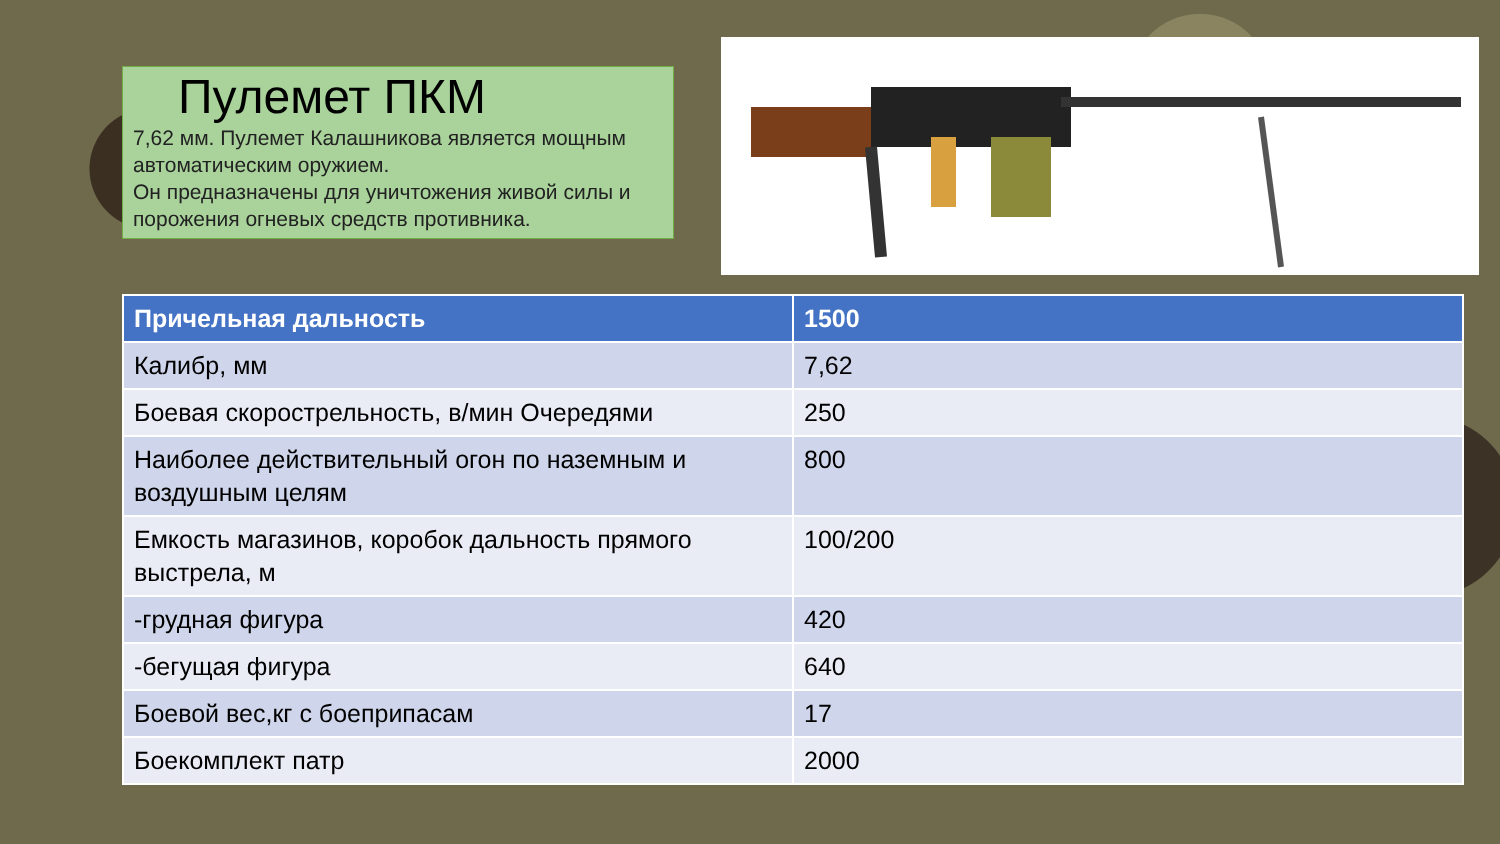Пулемет ПКМ
7,62 мм. Пулемет Калашникова является мощным автоматическим оружием.
Он предназначены для уничтожения живой силы и порожения огневых средств противника.
| Причельная дальность | 1500 |
| --- | --- |
| Калибр, мм | 7,62 |
| Боевая скорострельность, в/мин Очередями | 250 |
| Наиболее действительный огон по наземным и воздушным целям | 800 |
| Емкость магазинов, коробок дальность прямого выстрела, м | 100/200 |
| -грудная фигура | 420 |
| -бегущая фигура | 640 |
| Боевой вес,кг с боеприпасам | 17 |
| Боекомплект патр | 2000 |